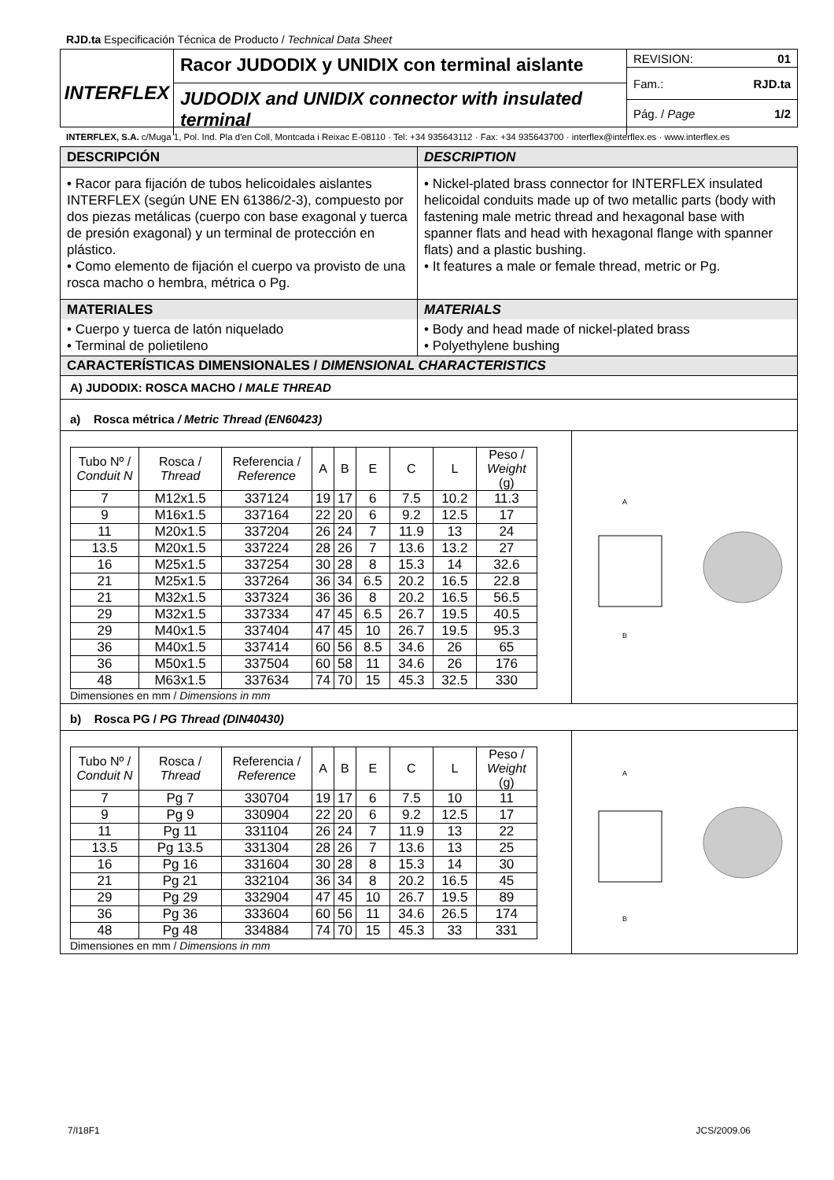RJD.ta Especificación Técnica de Producto / Technical Data Sheet
INTERFLEX
Racor JUDODIX y UNIDIX con terminal aislante
JUDODIX and UNIDIX connector with insulated terminal
REVISION: 01
Fam.: RJD.ta
Pág. / Page 1/2
INTERFLEX, S.A. c/Muga 1, Pol. Ind. Pla d'en Coll, Montcada i Reixac E-08110 · Tel: +34 935643112 · Fax: +34 935643700 · interflex@interflex.es · www.interflex.es
DESCRIPCIÓN
DESCRIPTION
• Racor para fijación de tubos helicoidales aislantes INTERFLEX (según UNE EN 61386/2-3), compuesto por dos piezas metálicas (cuerpo con base exagonal y tuerca de presión exagonal) y un terminal de protección en plástico.
• Como elemento de fijación el cuerpo va provisto de una rosca macho o hembra, métrica o Pg.
• Nickel-plated brass connector for INTERFLEX insulated helicoidal conduits made up of two metallic parts (body with fastening male metric thread and hexagonal base with spanner flats and head with hexagonal flange with spanner flats) and a plastic bushing.
• It features a male or female thread, metric or Pg.
MATERIALES
MATERIALS
• Cuerpo y tuerca de latón niquelado
• Terminal de polietileno
• Body and head made of nickel-plated brass
• Polyethylene bushing
CARACTERÍSTICAS DIMENSIONALES / DIMENSIONAL CHARACTERISTICS
A) JUDODIX: ROSCA MACHO / MALE THREAD
a) Rosca métrica / Metric Thread (EN60423)
| Tubo Nº / Conduit N | Rosca / Thread | Referencia / Reference | A | B | E | C | L | Peso / Weight (g) |
| --- | --- | --- | --- | --- | --- | --- | --- | --- |
| 7 | M12x1.5 | 337124 | 19 | 17 | 6 | 7.5 | 10.2 | 11.3 |
| 9 | M16x1.5 | 337164 | 22 | 20 | 6 | 9.2 | 12.5 | 17 |
| 11 | M20x1.5 | 337204 | 26 | 24 | 7 | 11.9 | 13 | 24 |
| 13.5 | M20x1.5 | 337224 | 28 | 26 | 7 | 13.6 | 13.2 | 27 |
| 16 | M25x1.5 | 337254 | 30 | 28 | 8 | 15.3 | 14 | 32.6 |
| 21 | M25x1.5 | 337264 | 36 | 34 | 6.5 | 20.2 | 16.5 | 22.8 |
| 21 | M32x1.5 | 337324 | 36 | 36 | 8 | 20.2 | 16.5 | 56.5 |
| 29 | M32x1.5 | 337334 | 47 | 45 | 6.5 | 26.7 | 19.5 | 40.5 |
| 29 | M40x1.5 | 337404 | 47 | 45 | 10 | 26.7 | 19.5 | 95.3 |
| 36 | M40x1.5 | 337414 | 60 | 56 | 8.5 | 34.6 | 26 | 65 |
| 36 | M50x1.5 | 337504 | 60 | 58 | 11 | 34.6 | 26 | 176 |
| 48 | M63x1.5 | 337634 | 74 | 70 | 15 | 45.3 | 32.5 | 330 |
Dimensiones en mm / Dimensions in mm
A
B
b) Rosca PG / PG Thread (DIN40430)
| Tubo Nº / Conduit N | Rosca / Thread | Referencia / Reference | A | B | E | C | L | Peso / Weight (g) |
| --- | --- | --- | --- | --- | --- | --- | --- | --- |
| 7 | Pg 7 | 330704 | 19 | 17 | 6 | 7.5 | 10 | 11 |
| 9 | Pg 9 | 330904 | 22 | 20 | 6 | 9.2 | 12.5 | 17 |
| 11 | Pg 11 | 331104 | 26 | 24 | 7 | 11.9 | 13 | 22 |
| 13.5 | Pg 13.5 | 331304 | 28 | 26 | 7 | 13.6 | 13 | 25 |
| 16 | Pg 16 | 331604 | 30 | 28 | 8 | 15.3 | 14 | 30 |
| 21 | Pg 21 | 332104 | 36 | 34 | 8 | 20.2 | 16.5 | 45 |
| 29 | Pg 29 | 332904 | 47 | 45 | 10 | 26.7 | 19.5 | 89 |
| 36 | Pg 36 | 333604 | 60 | 56 | 11 | 34.6 | 26.5 | 174 |
| 48 | Pg 48 | 334884 | 74 | 70 | 15 | 45.3 | 33 | 331 |
Dimensiones en mm / Dimensions in mm
A
B
7/I18F1 JCS/2009.06